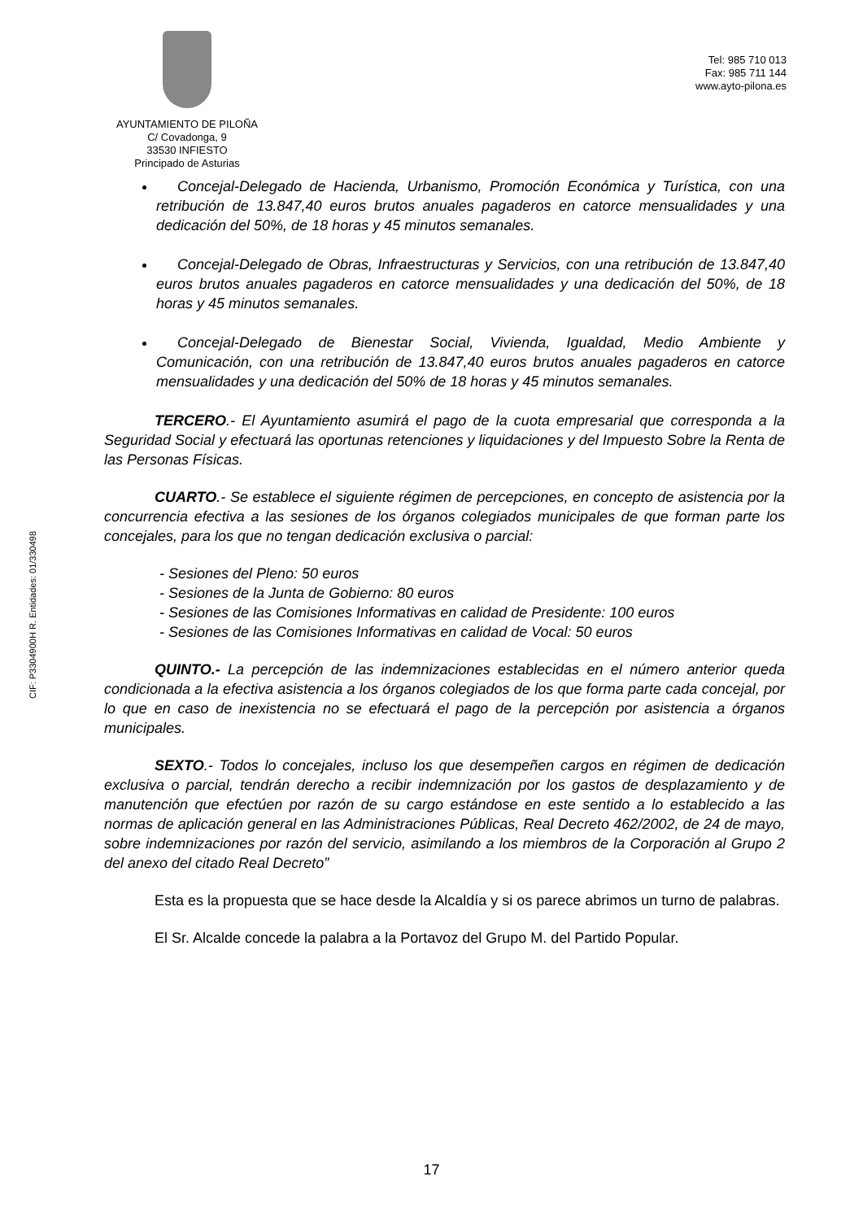AYUNTAMIENTO DE PILOÑA
C/ Covadonga, 9
33530 INFIESTO
Principado de Asturias
Tel: 985 710 013
Fax: 985 711 144
www.ayto-pilona.es
CIF: P3304900H R. Entidades: 01/330498
Concejal-Delegado de Hacienda, Urbanismo, Promoción Económica y Turística, con una retribución de 13.847,40 euros brutos anuales pagaderos en catorce mensualidades y una dedicación del 50%, de 18 horas y 45 minutos semanales.
Concejal-Delegado de Obras, Infraestructuras y Servicios, con una retribución de 13.847,40 euros brutos anuales pagaderos en catorce mensualidades y una dedicación del 50%, de 18 horas y 45 minutos semanales.
Concejal-Delegado de Bienestar Social, Vivienda, Igualdad, Medio Ambiente y Comunicación, con una retribución de 13.847,40 euros brutos anuales pagaderos en catorce mensualidades y una dedicación del 50% de 18 horas y 45 minutos semanales.
TERCERO.- El Ayuntamiento asumirá el pago de la cuota empresarial que corresponda a la Seguridad Social y efectuará las oportunas retenciones y liquidaciones y del Impuesto Sobre la Renta de las Personas Físicas.
CUARTO.- Se establece el siguiente régimen de percepciones, en concepto de asistencia por la concurrencia efectiva a las sesiones de los órganos colegiados municipales de que forman parte los concejales, para los que no tengan dedicación exclusiva o parcial:
- Sesiones del Pleno: 50 euros
- Sesiones de la Junta de Gobierno: 80 euros
- Sesiones de las Comisiones Informativas en calidad de Presidente: 100 euros
- Sesiones de las Comisiones Informativas en calidad de Vocal: 50 euros
QUINTO.- La percepción de las indemnizaciones establecidas en el número anterior queda condicionada a la efectiva asistencia a los órganos colegiados de los que forma parte cada concejal, por lo que en caso de inexistencia no se efectuará el pago de la percepción por asistencia a órganos municipales.
SEXTO.- Todos lo concejales, incluso los que desempeñen cargos en régimen de dedicación exclusiva o parcial, tendrán derecho a recibir indemnización por los gastos de desplazamiento y de manutención que efectúen por razón de su cargo estándose en este sentido a lo establecido a las normas de aplicación general en las Administraciones Públicas, Real Decreto 462/2002, de 24 de mayo, sobre indemnizaciones por razón del servicio, asimilando a los miembros de la Corporación al Grupo 2 del anexo del citado Real Decreto”
Esta es la propuesta que se hace desde la Alcaldía y si os parece abrimos un turno de palabras.
El Sr. Alcalde concede la palabra a la Portavoz del Grupo M. del Partido Popular.
17